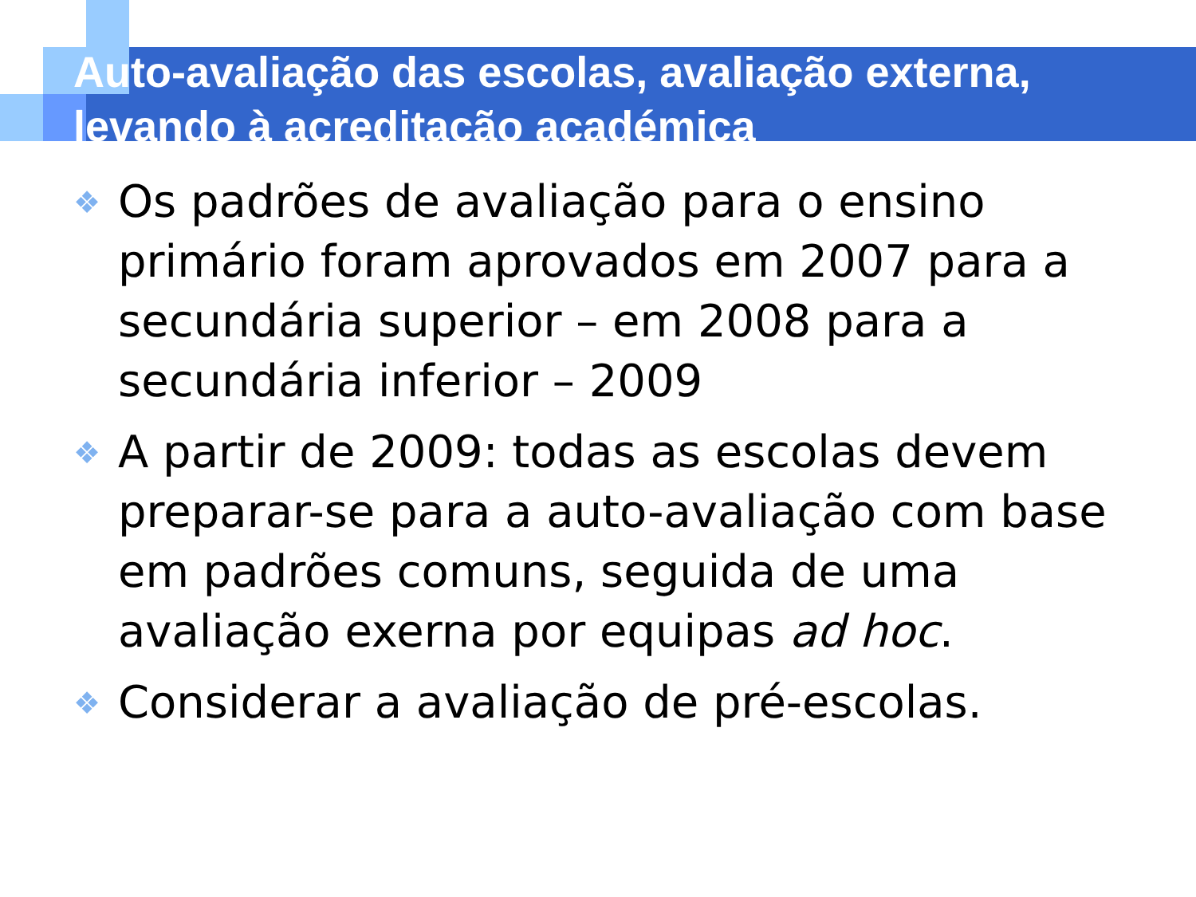Auto-avaliação das escolas, avaliação externa, levando à acreditação académica
❖ Os padrões de avaliação para o ensino primário foram aprovados em 2007 para a secundária superior – em 2008 para a secundária inferior – 2009
❖ A partir de 2009: todas as escolas devem preparar-se para a auto-avaliação com base em padrões comuns, seguida de uma avaliação exerna por equipas ad hoc.
❖ Considerar a avaliação de pré-escolas.